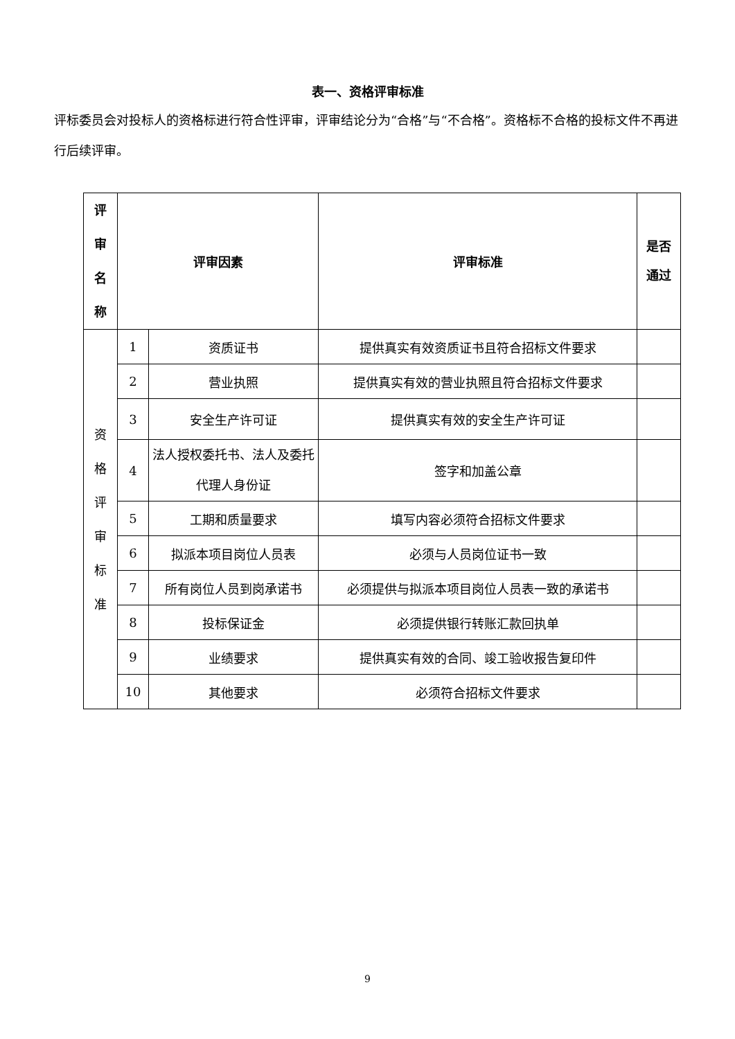表一、资格评审标准
评标委员会对投标人的资格标进行符合性评审，评审结论分为“合格”与“不合格”。资格标不合格的投标文件不再进行后续评审。
| 评 审 名 称 | 评审因素 | | 评审标准 | 是否 通过 |
| --- | --- | --- | --- | --- |
| 资 格 评 审 标 准 | 1 | 资质证书 | 提供真实有效资质证书且符合招标文件要求 | |
| | 2 | 营业执照 | 提供真实有效的营业执照且符合招标文件要求 | |
| | 3 | 安全生产许可证 | 提供真实有效的安全生产许可证 | |
| | 4 | 法人授权委托书、法人及委托代理人身份证 | 签字和加盖公章 | |
| | 5 | 工期和质量要求 | 填写内容必须符合招标文件要求 | |
| | 6 | 拟派本项目岗位人员表 | 必须与人员岗位证书一致 | |
| | 7 | 所有岗位人员到岗承诺书 | 必须提供与拟派本项目岗位人员表一致的承诺书 | |
| | 8 | 投标保证金 | 必须提供银行转账汇款回执单 | |
| | 9 | 业绩要求 | 提供真实有效的合同、竣工验收报告复印件 | |
| | 10 | 其他要求 | 必须符合招标文件要求 | |
9